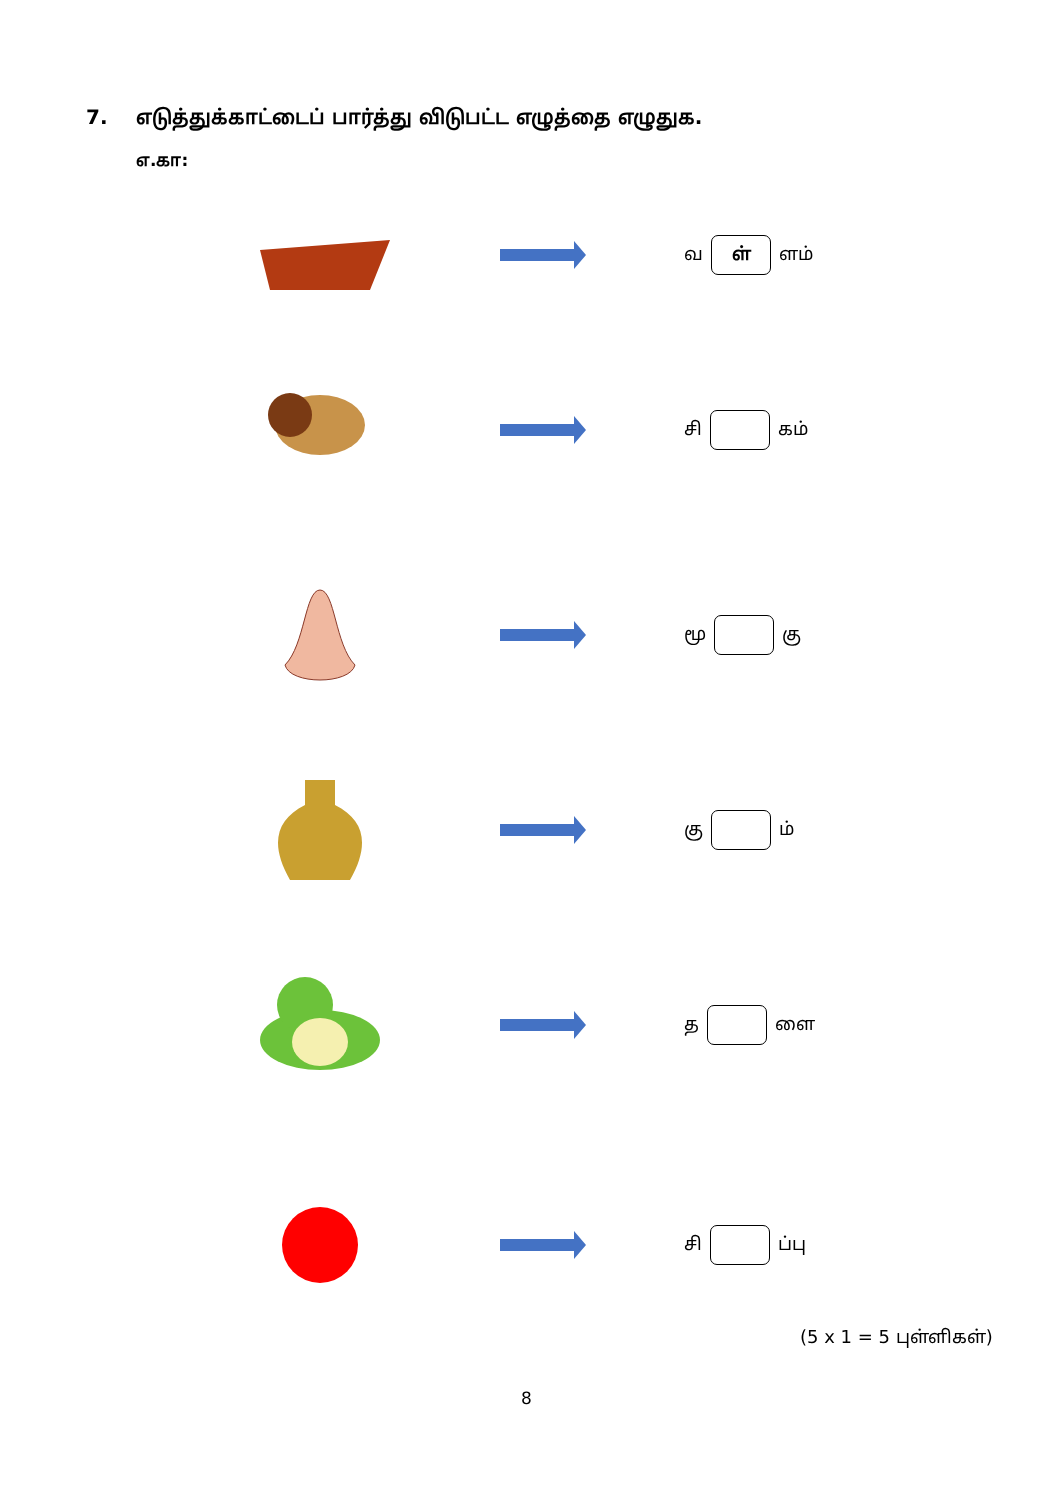7. எடுத்துக்காட்டைப் பார்த்து விடுபட்ட எழுத்தை எழுதுக.
எ.கா:
வ
ள்
ளம்
சி
கம்
மூ
கு
கு
ம்
த
ளை
சி
ப்பு
(5 x 1 = 5 புள்ளிகள்)
8